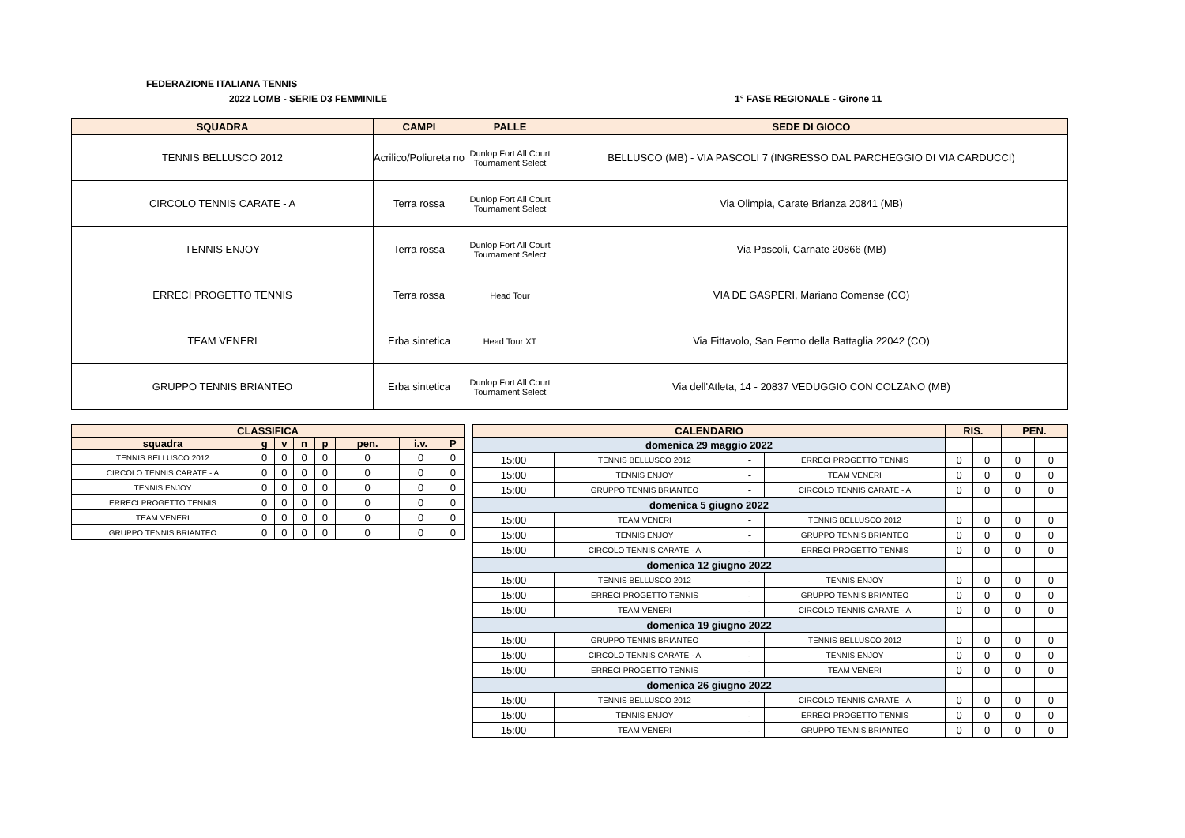FEDERAZIONE ITALIANA TENNIS
2022 LOMB - SERIE D3 FEMMINILE 1° FASE REGIONALE - Girone 11
| SQUADRA | CAMPI | PALLE | SEDE DI GIOCO |
| --- | --- | --- | --- |
| TENNIS BELLUSCO 2012 | Acrilico/Poliureta no | Dunlop Fort All Court Tournament Select | BELLUSCO (MB) - VIA PASCOLI 7 (INGRESSO DAL PARCHEGGIO DI VIA CARDUCCI) |
| CIRCOLO TENNIS CARATE - A | Terra rossa | Dunlop Fort All Court Tournament Select | Via Olimpia, Carate Brianza 20841 (MB) |
| TENNIS ENJOY | Terra rossa | Dunlop Fort All Court Tournament Select | Via Pascoli, Carnate 20866 (MB) |
| ERRECI PROGETTO TENNIS | Terra rossa | Head Tour | VIA DE GASPERI, Mariano Comense (CO) |
| TEAM VENERI | Erba sintetica | Head Tour XT | Via Fittavolo, San Fermo della Battaglia 22042 (CO) |
| GRUPPO TENNIS BRIANTEO | Erba sintetica | Dunlop Fort All Court Tournament Select | Via dell'Atleta, 14 - 20837 VEDUGGIO CON COLZANO (MB) |
| CLASSIFICA | | | | | | | |
| --- | --- | --- | --- | --- | --- | --- | --- |
| squadra | g | v | n | p | pen. | i.v. | P |
| TENNIS BELLUSCO 2012 | 0 | 0 | 0 | 0 | 0 | 0 | 0 |
| CIRCOLO TENNIS CARATE - A | 0 | 0 | 0 | 0 | 0 | 0 | 0 |
| TENNIS ENJOY | 0 | 0 | 0 | 0 | 0 | 0 | 0 |
| ERRECI PROGETTO TENNIS | 0 | 0 | 0 | 0 | 0 | 0 | 0 |
| TEAM VENERI | 0 | 0 | 0 | 0 | 0 | 0 | 0 |
| GRUPPO TENNIS BRIANTEO | 0 | 0 | 0 | 0 | 0 | 0 | 0 |
| CALENDARIO | | | | RIS. | | PEN. | |
| --- | --- | --- | --- | --- | --- | --- | --- |
| domenica 29 maggio 2022 | | | | | | | |
| 15:00 | TENNIS BELLUSCO 2012 | - | ERRECI PROGETTO TENNIS | 0 | 0 | 0 | 0 |
| 15:00 | TENNIS ENJOY | - | TEAM VENERI | 0 | 0 | 0 | 0 |
| 15:00 | GRUPPO TENNIS BRIANTEO | - | CIRCOLO TENNIS CARATE - A | 0 | 0 | 0 | 0 |
| domenica 5 giugno 2022 | | | | | | | |
| 15:00 | TEAM VENERI | - | TENNIS BELLUSCO 2012 | 0 | 0 | 0 | 0 |
| 15:00 | TENNIS ENJOY | - | GRUPPO TENNIS BRIANTEO | 0 | 0 | 0 | 0 |
| 15:00 | CIRCOLO TENNIS CARATE - A | - | ERRECI PROGETTO TENNIS | 0 | 0 | 0 | 0 |
| domenica 12 giugno 2022 | | | | | | | |
| 15:00 | TENNIS BELLUSCO 2012 | - | TENNIS ENJOY | 0 | 0 | 0 | 0 |
| 15:00 | ERRECI PROGETTO TENNIS | - | GRUPPO TENNIS BRIANTEO | 0 | 0 | 0 | 0 |
| 15:00 | TEAM VENERI | - | CIRCOLO TENNIS CARATE - A | 0 | 0 | 0 | 0 |
| domenica 19 giugno 2022 | | | | | | | |
| 15:00 | GRUPPO TENNIS BRIANTEO | - | TENNIS BELLUSCO 2012 | 0 | 0 | 0 | 0 |
| 15:00 | CIRCOLO TENNIS CARATE - A | - | TENNIS ENJOY | 0 | 0 | 0 | 0 |
| 15:00 | ERRECI PROGETTO TENNIS | - | TEAM VENERI | 0 | 0 | 0 | 0 |
| domenica 26 giugno 2022 | | | | | | | |
| 15:00 | TENNIS BELLUSCO 2012 | - | CIRCOLO TENNIS CARATE - A | 0 | 0 | 0 | 0 |
| 15:00 | TENNIS ENJOY | - | ERRECI PROGETTO TENNIS | 0 | 0 | 0 | 0 |
| 15:00 | TEAM VENERI | - | GRUPPO TENNIS BRIANTEO | 0 | 0 | 0 | 0 |